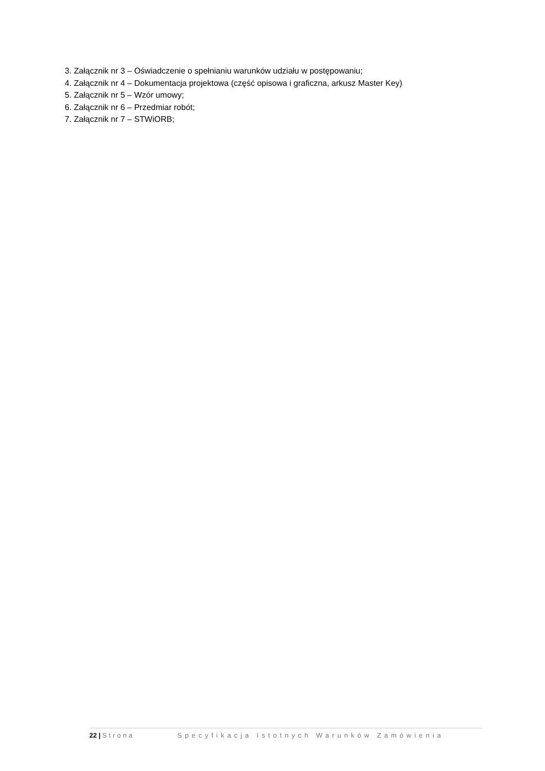3. Załącznik nr 3 – Oświadczenie o spełnianiu warunków udziału w postępowaniu;
4. Załącznik nr 4 – Dokumentacja projektowa (część opisowa i graficzna, arkusz Master Key)
5. Załącznik nr 5 – Wzór umowy;
6. Załącznik nr 6 – Przedmiar robót;
7. Załącznik nr 7 – STWiORB;
22 | Strona Specyfikacja Istotnych Warunków Zamówienia